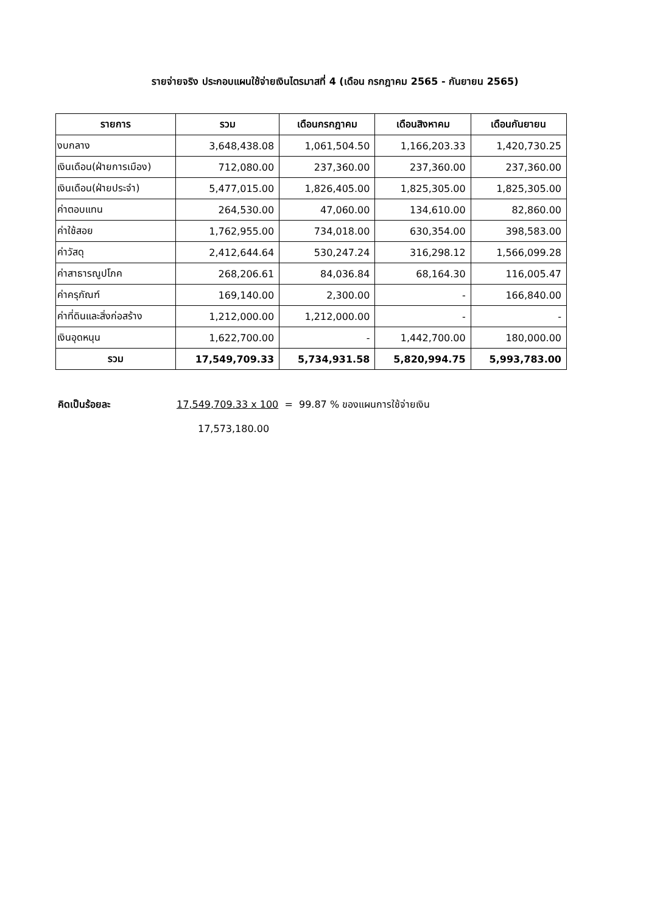รายจ่ายจริง ประกอบแผนใช้จ่ายเงินไตรมาสที่ 4 (เดือน กรกฎาคม 2565 - กันยายน 2565)
| รายการ | รวม | เดือนกรกฎาคม | เดือนสิงหาคม | เดือนกันยายน |
| --- | --- | --- | --- | --- |
| งบกลาง | 3,648,438.08 | 1,061,504.50 | 1,166,203.33 | 1,420,730.25 |
| เงินเดือน(ฝ่ายการเมือง) | 712,080.00 | 237,360.00 | 237,360.00 | 237,360.00 |
| เงินเดือน(ฝ่ายประจำ) | 5,477,015.00 | 1,826,405.00 | 1,825,305.00 | 1,825,305.00 |
| ค่าตอบแทน | 264,530.00 | 47,060.00 | 134,610.00 | 82,860.00 |
| ค่าใช้สอย | 1,762,955.00 | 734,018.00 | 630,354.00 | 398,583.00 |
| ค่าวัสดุ | 2,412,644.64 | 530,247.24 | 316,298.12 | 1,566,099.28 |
| ค่าสาธารณูปโภค | 268,206.61 | 84,036.84 | 68,164.30 | 116,005.47 |
| ค่าครุภัณฑ์ | 169,140.00 | 2,300.00 | - | 166,840.00 |
| ค่าที่ดินและสิ่งก่อสร้าง | 1,212,000.00 | 1,212,000.00 | - | - |
| เงินอุดหนุน | 1,622,700.00 | - | 1,442,700.00 | 180,000.00 |
| รวม | 17,549,709.33 | 5,734,931.58 | 5,820,994.75 | 5,993,783.00 |
คิดเป็นร้อยละ 17,549,709.33 x 100 = 99.87 % ของแผนการใช้จ่ายเงิน
17,573,180.00